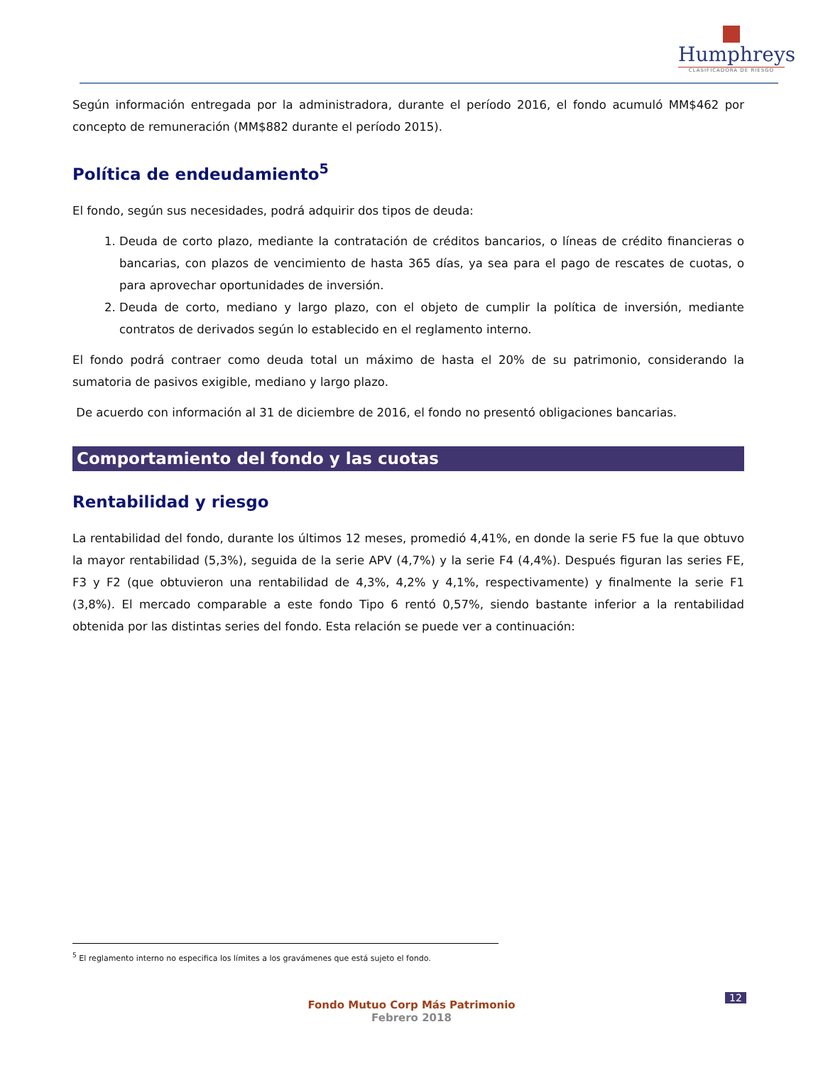Humphreys
CLASIFICADORA DE RIESGO
Según información entregada por la administradora, durante el período 2016, el fondo acumuló MM$462 por concepto de remuneración (MM$882 durante el período 2015).
Política de endeudamiento<sup>5</sup>
El fondo, según sus necesidades, podrá adquirir dos tipos de deuda:
1. Deuda de corto plazo, mediante la contratación de créditos bancarios, o líneas de crédito financieras o bancarias, con plazos de vencimiento de hasta 365 días, ya sea para el pago de rescates de cuotas, o para aprovechar oportunidades de inversión.
2. Deuda de corto, mediano y largo plazo, con el objeto de cumplir la política de inversión, mediante contratos de derivados según lo establecido en el reglamento interno.
El fondo podrá contraer como deuda total un máximo de hasta el 20% de su patrimonio, considerando la sumatoria de pasivos exigible, mediano y largo plazo.
De acuerdo con información al 31 de diciembre de 2016, el fondo no presentó obligaciones bancarias.
Comportamiento del fondo y las cuotas
Rentabilidad y riesgo
La rentabilidad del fondo, durante los últimos 12 meses, promedió 4,41%, en donde la serie F5 fue la que obtuvo la mayor rentabilidad (5,3%), seguida de la serie APV (4,7%) y la serie F4 (4,4%). Después figuran las series FE, F3 y F2 (que obtuvieron una rentabilidad de 4,3%, 4,2% y 4,1%, respectivamente) y finalmente la serie F1 (3,8%). El mercado comparable a este fondo Tipo 6 rentó 0,57%, siendo bastante inferior a la rentabilidad obtenida por las distintas series del fondo. Esta relación se puede ver a continuación:
<sup>5</sup> El reglamento interno no especifica los límites a los gravámenes que está sujeto el fondo.
12
Fondo Mutuo Corp Más Patrimonio
Febrero 2018